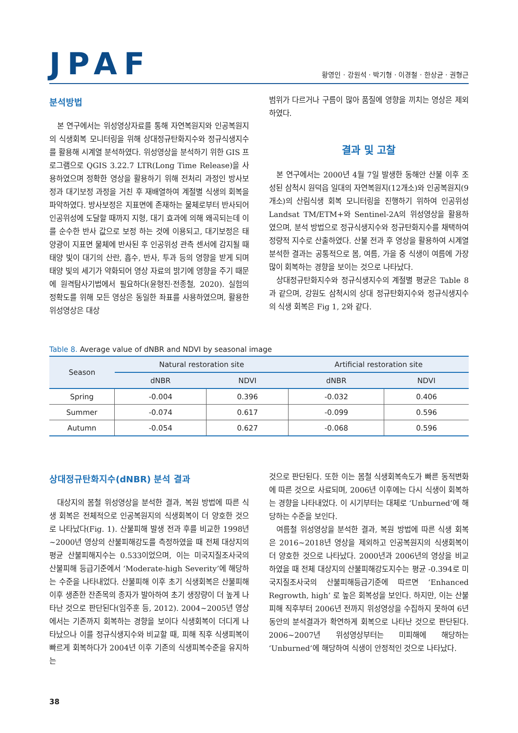JPAF
황영인 · 강원석 · 박기형 · 이경철 · 한상균 · 권형근
분석방법
본 연구에서는 위성영상자료를 통해 자연복원지와 인공복원지의 식생회복 모니터링을 위해 상대정규탄화지수와 정규식생지수를 활용해 시계열 분석하였다. 위성영상을 분석하기 위한 GIS 프로그램으로 QGIS 3.22.7 LTR(Long Time Release)을 사용하였으며 정확한 영상을 활용하기 위해 전처리 과정인 방사보정과 대기보정 과정을 거친 후 재배열하여 계절별 식생의 회복을 파악하였다. 방사보정은 지표면에 존재하는 물체로부터 반사되어 인공위성에 도달할 때까지 지형, 대기 효과에 의해 왜곡되는데 이를 순수한 반사 값으로 보정 하는 것에 이용되고, 대기보정은 태양광이 지표면 물체에 반사된 후 인공위성 관측 센서에 감지될 때 태양 빛이 대기의 산란, 흡수, 반사, 투과 등의 영향을 받게 되며 태양 빛의 세기가 약화되어 영상 자료의 밝기에 영향을 주기 때문에 원격탐사기법에서 필요하다(윤형진·전종철, 2020). 실험의 정확도를 위해 모든 영상은 동일한 좌표를 사용하였으며, 활용한 위성영상은 대상
범위가 다르거나 구름이 많아 품질에 영향을 끼치는 영상은 제외하였다.
결과 및 고찰
본 연구에서는 2000년 4월 7일 발생한 동해안 산불 이후 조성된 삼척시 원덕읍 일대의 자연복원지(12개소)와 인공복원지(9개소)의 산림식생 회복 모니터링을 진행하기 위하여 인공위성 Landsat TM/ETM+와 Sentinel-2A의 위성영상을 활용하였으며, 분석 방법으로 정규식생지수와 정규탄화지수를 채택하여 정량적 지수로 산출하였다. 산불 전과 후 영상을 활용하여 시계열 분석한 결과는 공통적으로 봄, 여름, 가을 중 식생이 여름에 가장 많이 회복하는 경향을 보이는 것으로 나타났다.
상대정규탄화지수와 정규식생지수의 계절별 평균은 Table 8과 같으며, 강원도 삼척시의 상대 정규탄화지수와 정규식생지수의 식생 회복은 Fig 1, 2와 같다.
Table 8. Average value of dNBR and NDVI by seasonal image
| Season | Natural restoration site | | Artificial restoration site | |
| --- | --- | --- | --- | --- |
| | dNBR | NDVI | dNBR | NDVI |
| Spring | -0.004 | 0.396 | -0.032 | 0.406 |
| Summer | -0.074 | 0.617 | -0.099 | 0.596 |
| Autumn | -0.054 | 0.627 | -0.068 | 0.596 |
상대정규탄화지수(dNBR) 분석 결과
대상지의 봄철 위성영상을 분석한 결과, 복원 방법에 따른 식생 회복은 전체적으로 인공복원지의 식생회복이 더 양호한 것으로 나타났다(Fig. 1). 산불피해 발생 전과 후를 비교한 1998년~2000년 영상의 산불피해강도를 측정하였을 때 전체 대상지의 평균 산불피해지수는 0.533이었으며, 이는 미국지질조사국의 산불피해 등급기준에서 ‘Moderate-high Severity’에 해당하는 수준을 나타내었다. 산불피해 이후 초기 식생회복은 산불피해 이후 생존한 잔존목의 종자가 발아하여 초기 생장량이 더 높게 나타난 것으로 판단된다(임주훈 등, 2012). 2004~2005년 영상에서는 기존까지 회복하는 경향을 보이다 식생회복이 더디게 나타났으나 이를 정규식생지수와 비교할 때, 피해 직후 식생피복이 빠르게 회복하다가 2004년 이후 기존의 식생피복수준을 유지하는
것으로 판단된다. 또한 이는 봄철 식생회복속도가 빠른 동적변화에 따른 것으로 사료되며, 2006년 이후에는 다시 식생이 회복하는 경향을 나타내었다. 이 시기부터는 대체로 ‘Unburned’에 해당하는 수준을 보인다.
여름철 위성영상을 분석한 결과, 복원 방법에 따른 식생 회복은 2016~2018년 영상을 제외하고 인공복원지의 식생회복이 더 양호한 것으로 나타났다. 2000년과 2006년의 영상을 비교하였을 때 전체 대상지의 산불피해강도지수는 평균 -0.394로 미국지질조사국의 산불피해등급기준에 따르면 ‘Enhanced Regrowth, high’ 로 높은 회복성을 보인다. 하지만, 이는 산불피해 직후부터 2006년 전까지 위성영상을 수집하지 못하여 6년 동안의 분석결과가 확연하게 회복으로 나타난 것으로 판단된다. 2006~2007년 위성영상부터는 미피해에 해당하는 ‘Unburned’에 해당하여 식생이 안정적인 것으로 나타났다.
38